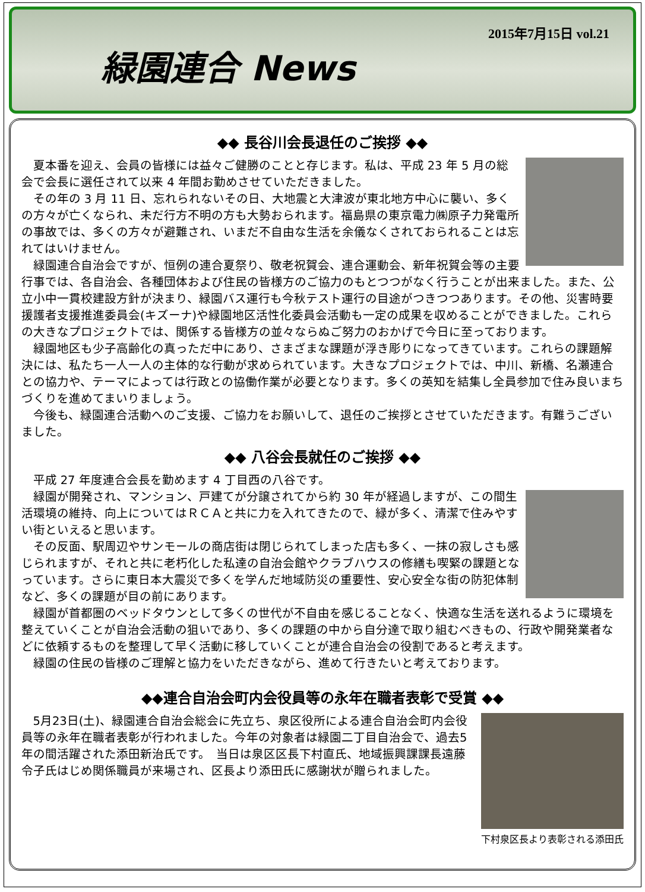緑園連合 News
2015年7月15日 vol.21
◆◆ 長谷川会長退任のご挨拶 ◆◆
夏本番を迎え、会員の皆様には益々ご健勝のことと存じます。私は、平成 23 年 5 月の総会で会長に選任されて以来 4 年間お勤めさせていただきました。
その年の 3 月 11 日、忘れられないその日、大地震と大津波が東北地方中心に襲い、多くの方々が亡くなられ、未だ行方不明の方も大勢おられます。福島県の東京電力㈱原子力発電所の事故では、多くの方々が避難され、いまだ不自由な生活を余儀なくされておられることは忘れてはいけません。
緑園連合自治会ですが、恒例の連合夏祭り、敬老祝賀会、連合運動会、新年祝賀会等の主要行事では、各自治会、各種団体および住民の皆様方のご協力のもとつつがなく行うことが出来ました。また、公立小中一貫校建設方針が決まり、緑園バス運行も今秋テスト運行の目途がつきつつあります。その他、災害時要援護者支援推進委員会(キズーナ)や緑園地区活性化委員会活動も一定の成果を収めることができました。これらの大きなプロジェクトでは、関係する皆様方の並々ならぬご努力のおかげで今日に至っております。
緑園地区も少子高齢化の真っただ中にあり、さまざまな課題が浮き彫りになってきています。これらの課題解決には、私たち一人一人の主体的な行動が求められています。大きなプロジェクトでは、中川、新橋、名瀬連合との協力や、テーマによっては行政との協働作業が必要となります。多くの英知を結集し全員参加で住み良いまちづくりを進めてまいりましょう。
今後も、緑園連合活動へのご支援、ご協力をお願いして、退任のご挨拶とさせていただきます。有難うございました。
◆◆ 八谷会長就任のご挨拶 ◆◆
平成 27 年度連合会長を勤めます 4 丁目西の八谷です。
緑園が開発され、マンション、戸建てが分譲されてから約 30 年が経過しますが、この間生活環境の維持、向上についてはＲＣＡと共に力を入れてきたので、緑が多く、清潔で住みやすい街といえると思います。
その反面、駅周辺やサンモールの商店街は閉じられてしまった店も多く、一抹の寂しさも感じられますが、それと共に老朽化した私達の自治会館やクラブハウスの修繕も喫緊の課題となっています。さらに東日本大震災で多くを学んだ地域防災の重要性、安心安全な街の防犯体制など、多くの課題が目の前にあります。
緑園が首都圏のベッドタウンとして多くの世代が不自由を感じることなく、快適な生活を送れるように環境を整えていくことが自治会活動の狙いであり、多くの課題の中から自分達で取り組むべきもの、行政や開発業者などに依頼するものを整理して早く活動に移していくことが連合自治会の役割であると考えます。
緑園の住民の皆様のご理解と協力をいただきながら、進めて行きたいと考えております。
◆◆連合自治会町内会役員等の永年在職者表彰で受賞 ◆◆
5月23日(土)、緑園連合自治会総会に先立ち、泉区役所による連合自治会町内会役員等の永年在職者表彰が行われました。今年の対象者は緑園二丁目自治会で、過去5年の間活躍された添田新治氏です。　当日は泉区区長下村直氏、地域振興課課長遠藤令子氏はじめ関係職員が来場され、区長より添田氏に感謝状が贈られました。
下村泉区長より表彰される添田氏